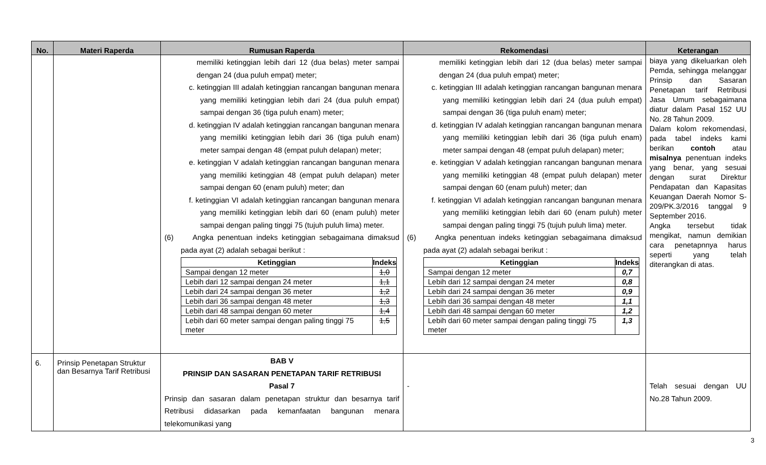| No. | Materi Raperda | Rumusan Raperda | Rekomendasi | Keterangan |
| --- | --- | --- | --- | --- |
| | | memiliki ketinggian lebih dari 12 (dua belas) meter sampai dengan 24 (dua puluh empat) meter; c. ketinggian III adalah ketinggian rancangan bangunan menara yang memiliki ketinggian lebih dari 24 (dua puluh empat) sampai dengan 36 (tiga puluh enam) meter; d. ketinggian IV adalah ketinggian rancangan bangunan menara yang memiliki ketinggian lebih dari 36 (tiga puluh enam) meter sampai dengan 48 (empat puluh delapan) meter; e. ketinggian V adalah ketinggian rancangan bangunan menara yang memiliki ketinggian 48 (empat puluh delapan) meter sampai dengan 60 (enam puluh) meter; dan f. ketinggian VI adalah ketinggian rancangan bangunan menara yang memiliki ketinggian lebih dari 60 (enam puluh) meter sampai dengan paling tinggi 75 (tujuh puluh lima) meter. (6) Angka penentuan indeks ketinggian sebagaimana dimaksud pada ayat (2) adalah sebagai berikut : / Ketinggian / Indeks / / --- / --- / / Sampai dengan 12 meter / 1,0 / / Lebih dari 12 sampai dengan 24 meter / 1,1 / / Lebih dari 24 sampai dengan 36 meter / 1,2 / / Lebih dari 36 sampai dengan 48 meter / 1,3 / / Lebih dari 48 sampai dengan 60 meter / 1,4 / / Lebih dari 60 meter sampai dengan paling tinggi 75 meter / 1,5 / | memiliki ketinggian lebih dari 12 (dua belas) meter sampai dengan 24 (dua puluh empat) meter; c. ketinggian III adalah ketinggian rancangan bangunan menara yang memiliki ketinggian lebih dari 24 (dua puluh empat) sampai dengan 36 (tiga puluh enam) meter; d. ketinggian IV adalah ketinggian rancangan bangunan menara yang memiliki ketinggian lebih dari 36 (tiga puluh enam) meter sampai dengan 48 (empat puluh delapan) meter; e. ketinggian V adalah ketinggian rancangan bangunan menara yang memiliki ketinggian 48 (empat puluh delapan) meter sampai dengan 60 (enam puluh) meter; dan f. ketinggian VI adalah ketinggian rancangan bangunan menara yang memiliki ketinggian lebih dari 60 (enam puluh) meter sampai dengan paling tinggi 75 (tujuh puluh lima) meter. (6) Angka penentuan indeks ketinggian sebagaimana dimaksud pada ayat (2) adalah sebagai berikut : / Ketinggian / Indeks / / --- / --- / / Sampai dengan 12 meter / 0,7 / / Lebih dari 12 sampai dengan 24 meter / 0,8 / / Lebih dari 24 sampai dengan 36 meter / 0,9 / / Lebih dari 36 sampai dengan 48 meter / 1,1 / / Lebih dari 48 sampai dengan 60 meter / 1,2 / / Lebih dari 60 meter sampai dengan paling tinggi 75 meter / 1,3 / | biaya yang dikeluarkan oleh Pemda, sehingga melanggar Prinsip dan Sasaran Penetapan tarif Retribusi Jasa Umum sebagaimana diatur dalam Pasal 152 UU No. 28 Tahun 2009. Dalam kolom rekomendasi, pada tabel indeks kami berikan contoh atau misalnya penentuan indeks yang benar, yang sesuai dengan surat Direktur Pendapatan dan Kapasitas Keuangan Daerah Nomor S-209/PK.3/2016 tanggal 9 September 2016. Angka tersebut tidak mengikat, namun demikian cara penetapnnya harus seperti yang telah diterangkan di atas. |
| 6. | Prinsip Penetapan Struktur dan Besarnya Tarif Retribusi | BAB V PRINSIP DAN SASARAN PENETAPAN TARIF RETRIBUSI Pasal 7 Prinsip dan sasaran dalam penetapan struktur dan besarnya tarif Retribusi didasarkan pada kemanfaatan bangunan menara telekomunikasi yang | - | Telah sesuai dengan UU No.28 Tahun 2009. |
3